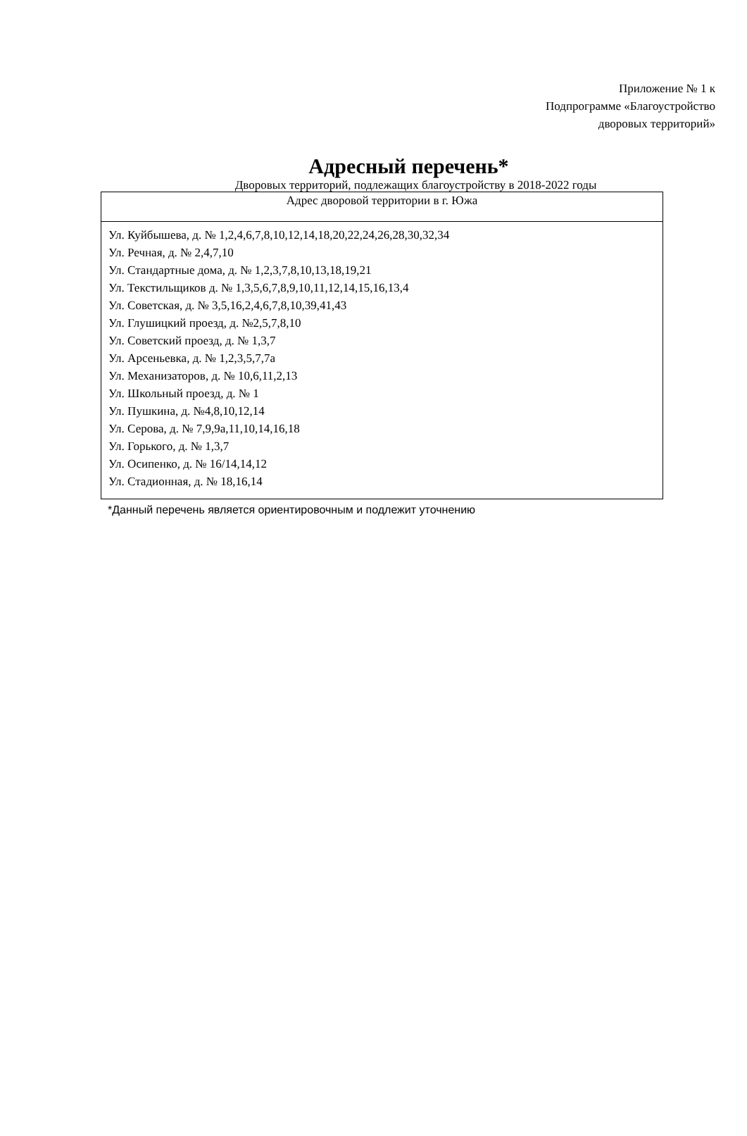Приложение № 1 к
Подпрограмме «Благоустройство
дворовых территорий»
Адресный перечень*
Дворовых территорий, подлежащих благоустройству в 2018-2022 годы
| Адрес дворовой территории в г. Южа |
| --- |
| Ул. Куйбышева, д. № 1,2,4,6,7,8,10,12,14,18,20,22,24,26,28,30,32,34 Ул. Речная, д. № 2,4,7,10 Ул. Стандартные дома, д. № 1,2,3,7,8,10,13,18,19,21 Ул. Текстильщиков д. № 1,3,5,6,7,8,9,10,11,12,14,15,16,13,4 Ул. Советская, д. № 3,5,16,2,4,6,7,8,10,39,41,43 Ул. Глушицкий проезд, д. №2,5,7,8,10 Ул. Советский проезд, д. № 1,3,7 Ул. Арсеньевка, д. № 1,2,3,5,7,7а Ул. Механизаторов, д. № 10,6,11,2,13 Ул. Школьный проезд, д. № 1 Ул. Пушкина, д. №4,8,10,12,14 Ул. Серова, д. № 7,9,9а,11,10,14,16,18 Ул. Горького, д. № 1,3,7 Ул. Осипенко, д. № 16/14,14,12 Ул. Стадионная, д. № 18,16,14 |
*Данный перечень является ориентировочным и подлежит уточнению